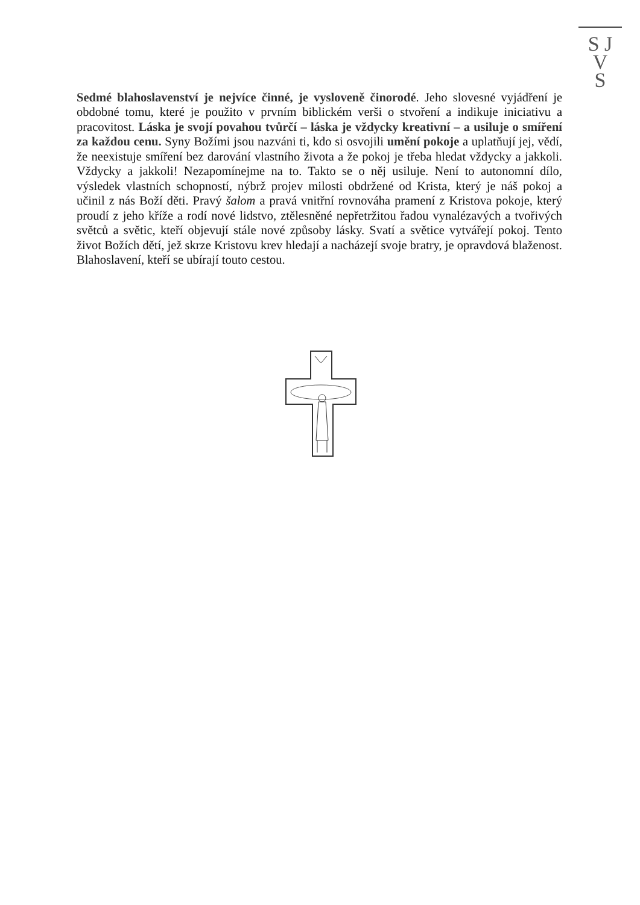S J
V
S
Sedmé blahoslavenství je nejvíce činné, je vysloveně činorodé. Jeho slovesné vyjádření je obdobné tomu, které je použito v prvním biblickém verši o stvoření a indikuje iniciativu a pracovitost. Láska je svojí povahou tvůrčí – láska je vždycky kreativní – a usiluje o smíření za každou cenu. Syny Božími jsou nazváni ti, kdo si osvojili umění pokoje a uplatňují jej, vědí, že neexistuje smíření bez darování vlastního života a že pokoj je třeba hledat vždycky a jakkoli. Vždycky a jakkoli! Nezapomínejme na to. Takto se o něj usiluje. Není to autonomní dílo, výsledek vlastních schopností, nýbrž projev milosti obdržené od Krista, který je náš pokoj a učinil z nás Boží děti. Pravý šalom a pravá vnitřní rovnováha pramení z Kristova pokoje, který proudí z jeho kříže a rodí nové lidstvo, ztělesněné nepřetržitou řadou vynalézavých a tvořivých světců a světic, kteří objevují stále nové způsoby lásky. Svatí a světice vytvářejí pokoj. Tento život Božích dětí, jež skrze Kristovu krev hledají a nacházejí svoje bratry, je opravdová blaženost. Blahoslavení, kteří se ubírají touto cestou.